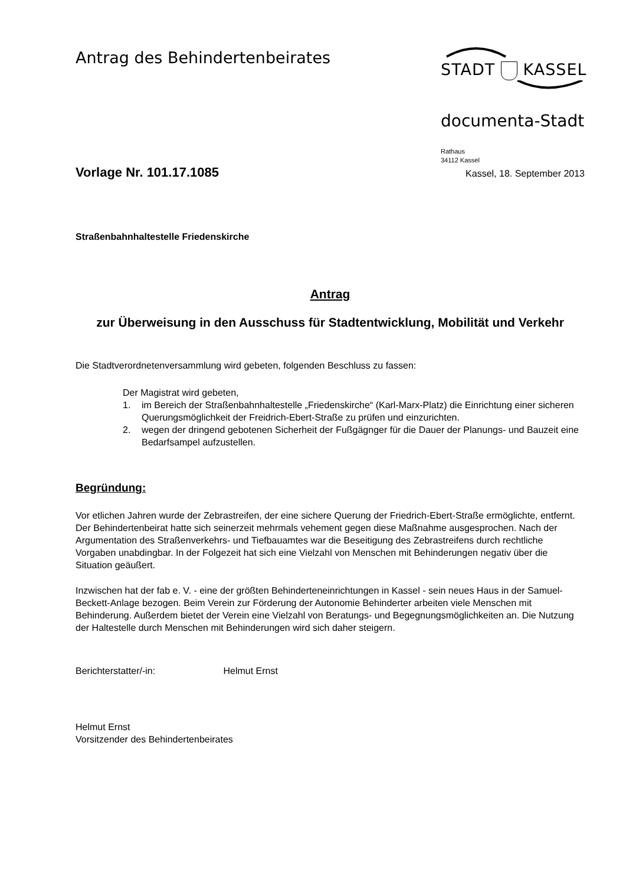Antrag des Behindertenbeirates
STADT KASSEL
documenta-Stadt
Rathaus
34112 Kassel
Vorlage Nr. 101.17.1085
Kassel, 18. September 2013
Straßenbahnhaltestelle Friedenskirche
Antrag
zur Überweisung in den Ausschuss für Stadtentwicklung, Mobilität und Verkehr
Die Stadtverordnetenversammlung wird gebeten, folgenden Beschluss zu fassen:
Der Magistrat wird gebeten,
1. im Bereich der Straßenbahnhaltestelle „Friedenskirche“ (Karl-Marx-Platz) die Einrichtung einer sicheren Querungsmöglichkeit der Freidrich-Ebert-Straße zu prüfen und einzurichten.
2. wegen der dringend gebotenen Sicherheit der Fußgägnger für die Dauer der Planungs- und Bauzeit eine Bedarfsampel aufzustellen.
Begründung:
Vor etlichen Jahren wurde der Zebrastreifen, der eine sichere Querung der Friedrich-Ebert-Straße ermöglichte, entfernt. Der Behindertenbeirat hatte sich seinerzeit mehrmals vehement gegen diese Maßnahme ausgesprochen. Nach der Argumentation des Straßenverkehrs- und Tiefbauamtes war die Beseitigung des Zebrastreifens durch rechtliche Vorgaben unabdingbar. In der Folgezeit hat sich eine Vielzahl von Menschen mit Behinderungen negativ über die Situation geäußert.
Inzwischen hat der fab e. V. - eine der größten Behinderteneinrichtungen in Kassel - sein neues Haus in der Samuel-Beckett-Anlage bezogen. Beim Verein zur Förderung der Autonomie Behinderter arbeiten viele Menschen mit Behinderung. Außerdem bietet der Verein eine Vielzahl von Beratungs- und Begegnungsmöglichkeiten an. Die Nutzung der Haltestelle durch Menschen mit Behinderungen wird sich daher steigern.
Berichterstatter/-in: Helmut Ernst
Helmut Ernst
Vorsitzender des Behindertenbeirates